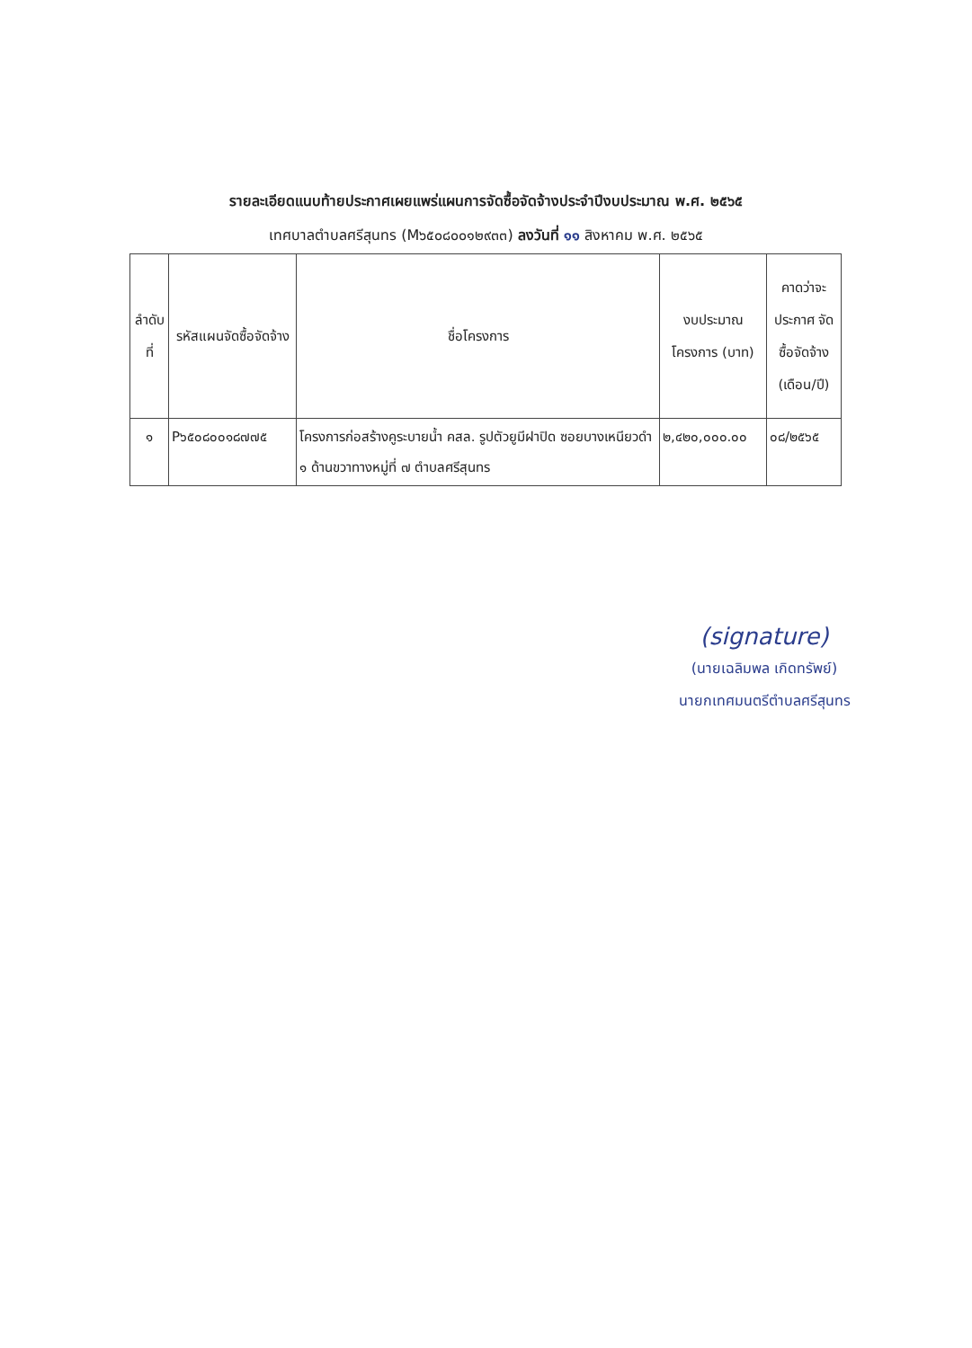รายละเอียดแนบท้ายประกาศเผยแพร่แผนการจัดซื้อจัดจ้างประจำปีงบประมาณ พ.ศ. ๒๕๖๕
เทศบาลตำบลศรีสุนทร (M๖๕๐๘๐๐๑๒๙๓๓) ลงวันที่ ๑๑ สิงหาคม พ.ศ. ๒๕๖๕
| ลำดับ ที่ | รหัสแผนจัดซื้อจัดจ้าง | ชื่อโครงการ | งบประมาณ โครงการ (บาท) | คาดว่าจะ ประกาศ จัดซื้อจัดจ้าง (เดือน/ปี) |
| --- | --- | --- | --- | --- |
| ๑ | P๖๕๐๘๐๐๑๘๗๗๕ | โครงการก่อสร้างคูระบายน้ำ คสล. รูปตัวยูมีฝาปิด ซอยบางเหนียวดำ ๑ ด้านขวาทางหมู่ที่ ๗ ตำบลศรีสุนทร | ๒,๔๒๐,๐๐๐.๐๐ | ๐๘/๒๕๖๕ |
(signature)
(นายเฉลิมพล เกิดทรัพย์)
นายกเทศมนตรีตำบลศรีสุนทร